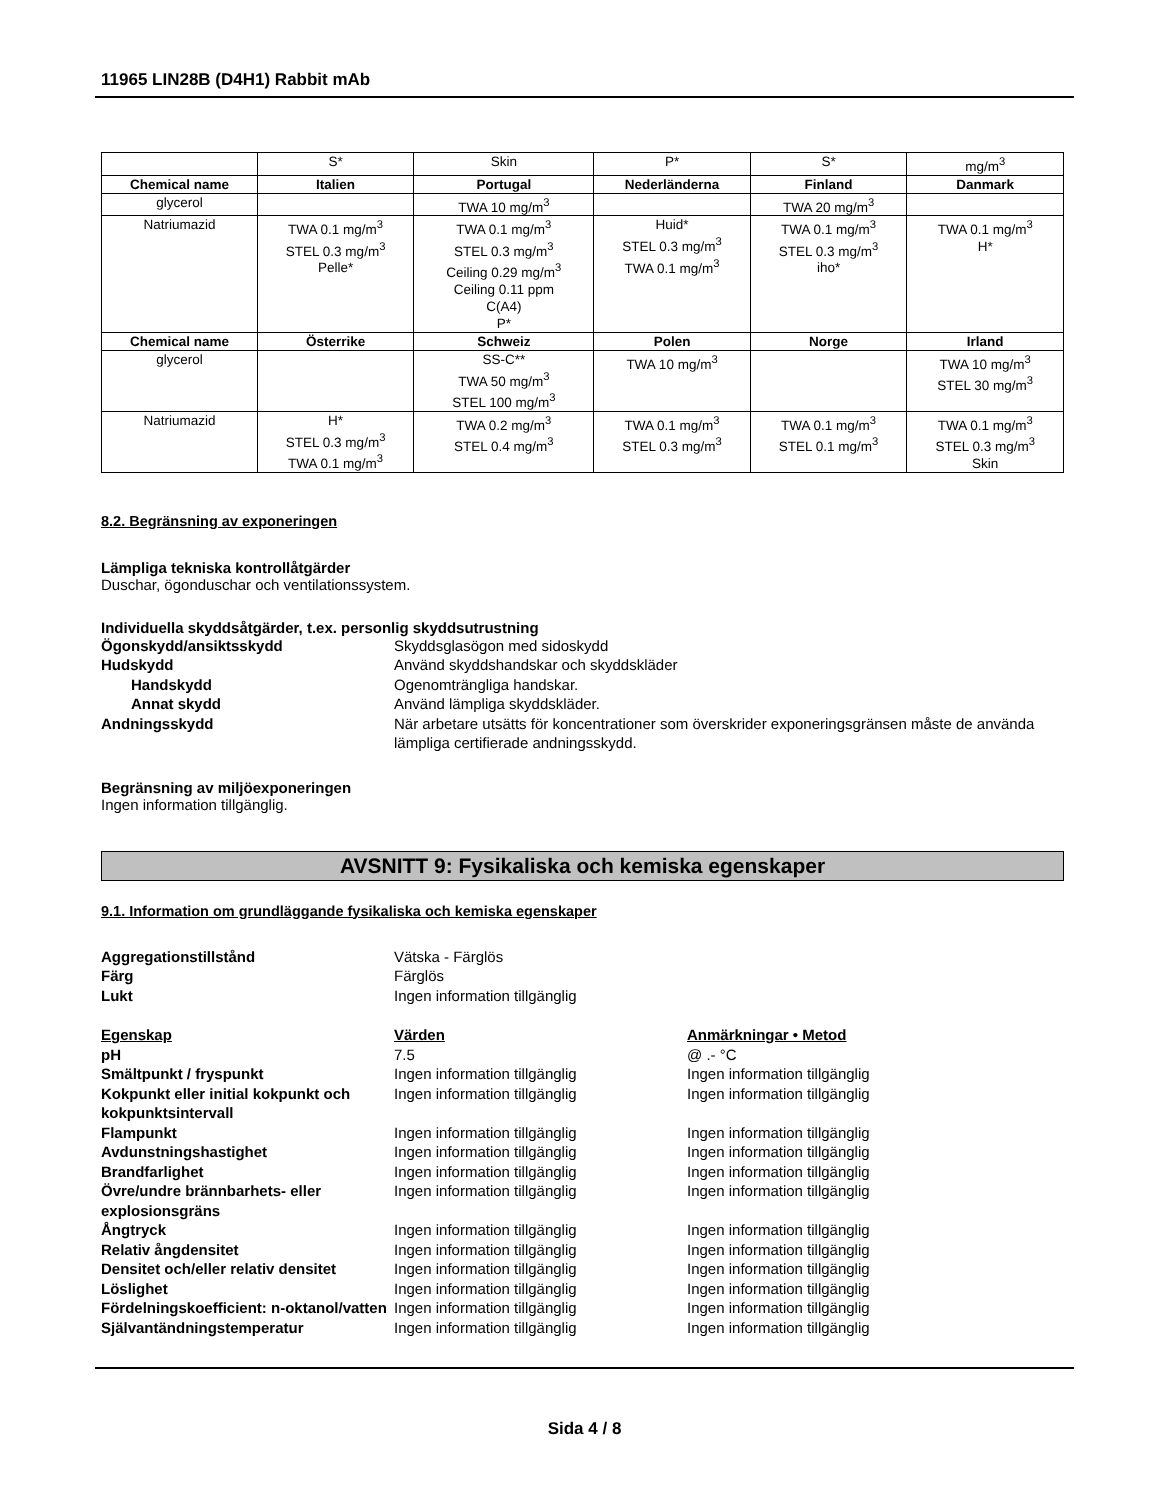11965 LIN28B (D4H1) Rabbit mAb
| | S* | Skin | P* | S* | mg/m<sup>3</sup> |
| Chemical name | Italien | Portugal | Nederländerna | Finland | Danmark |
| glycerol | | TWA 10 mg/m<sup>3</sup> | | TWA 20 mg/m<sup>3</sup> | |
| Natriumazid | TWA 0.1 mg/m<sup>3</sup> STEL 0.3 mg/m<sup>3</sup> Pelle* | TWA 0.1 mg/m<sup>3</sup> STEL 0.3 mg/m<sup>3</sup> Ceiling 0.29 mg/m<sup>3</sup> Ceiling 0.11 ppm C(A4) P* | Huid* STEL 0.3 mg/m<sup>3</sup> TWA 0.1 mg/m<sup>3</sup> | TWA 0.1 mg/m<sup>3</sup> STEL 0.3 mg/m<sup>3</sup> iho* | TWA 0.1 mg/m<sup>3</sup> H* |
| Chemical name | Österrike | Schweiz | Polen | Norge | Irland |
| glycerol | | SS-C** TWA 50 mg/m<sup>3</sup> STEL 100 mg/m<sup>3</sup> | TWA 10 mg/m<sup>3</sup> | | TWA 10 mg/m<sup>3</sup> STEL 30 mg/m<sup>3</sup> |
| Natriumazid | H* STEL 0.3 mg/m<sup>3</sup> TWA 0.1 mg/m<sup>3</sup> | TWA 0.2 mg/m<sup>3</sup> STEL 0.4 mg/m<sup>3</sup> | TWA 0.1 mg/m<sup>3</sup> STEL 0.3 mg/m<sup>3</sup> | TWA 0.1 mg/m<sup>3</sup> STEL 0.1 mg/m<sup>3</sup> | TWA 0.1 mg/m<sup>3</sup> STEL 0.3 mg/m<sup>3</sup> Skin |
8.2. Begränsning av exponeringen
Lämpliga tekniska kontrollåtgärder
Duschar, ögonduschar och ventilationssystem.
Individuella skyddsåtgärder, t.ex. personlig skyddsutrustning
Ögonskydd/ansiktsskydd
Skyddsglasögon med sidoskydd
Hudskydd
Använd skyddshandskar och skyddskläder
Handskydd
Ogenomträngliga handskar.
Annat skydd
Använd lämpliga skyddskläder.
Andningsskydd
När arbetare utsätts för koncentrationer som överskrider exponeringsgränsen måste de använda lämpliga certifierade andningsskydd.
Begränsning av miljöexponeringen
Ingen information tillgänglig.
AVSNITT 9: Fysikaliska och kemiska egenskaper
9.1. Information om grundläggande fysikaliska och kemiska egenskaper
Aggregationstillstånd
Vätska - Färglös
Färg
Färglös
Lukt
Ingen information tillgänglig
Egenskap Värden Anmärkningar • Metod
pH
7.5
@ .- °C
Smältpunkt / fryspunkt
Ingen information tillgänglig
Ingen information tillgänglig
Kokpunkt eller initial kokpunkt och kokpunktsintervall
Ingen information tillgänglig
Ingen information tillgänglig
Flampunkt
Ingen information tillgänglig
Ingen information tillgänglig
Avdunstningshastighet
Ingen information tillgänglig
Ingen information tillgänglig
Brandfarlighet
Ingen information tillgänglig
Ingen information tillgänglig
Övre/undre brännbarhets- eller explosionsgräns
Ingen information tillgänglig
Ingen information tillgänglig
Ångtryck
Ingen information tillgänglig
Ingen information tillgänglig
Relativ ångdensitet
Ingen information tillgänglig
Ingen information tillgänglig
Densitet och/eller relativ densitet
Ingen information tillgänglig
Ingen information tillgänglig
Löslighet
Ingen information tillgänglig
Ingen information tillgänglig
Fördelningskoefficient: n-oktanol/vatten
Ingen information tillgänglig
Ingen information tillgänglig
Självantändningstemperatur
Ingen information tillgänglig
Ingen information tillgänglig
Sida 4 / 8